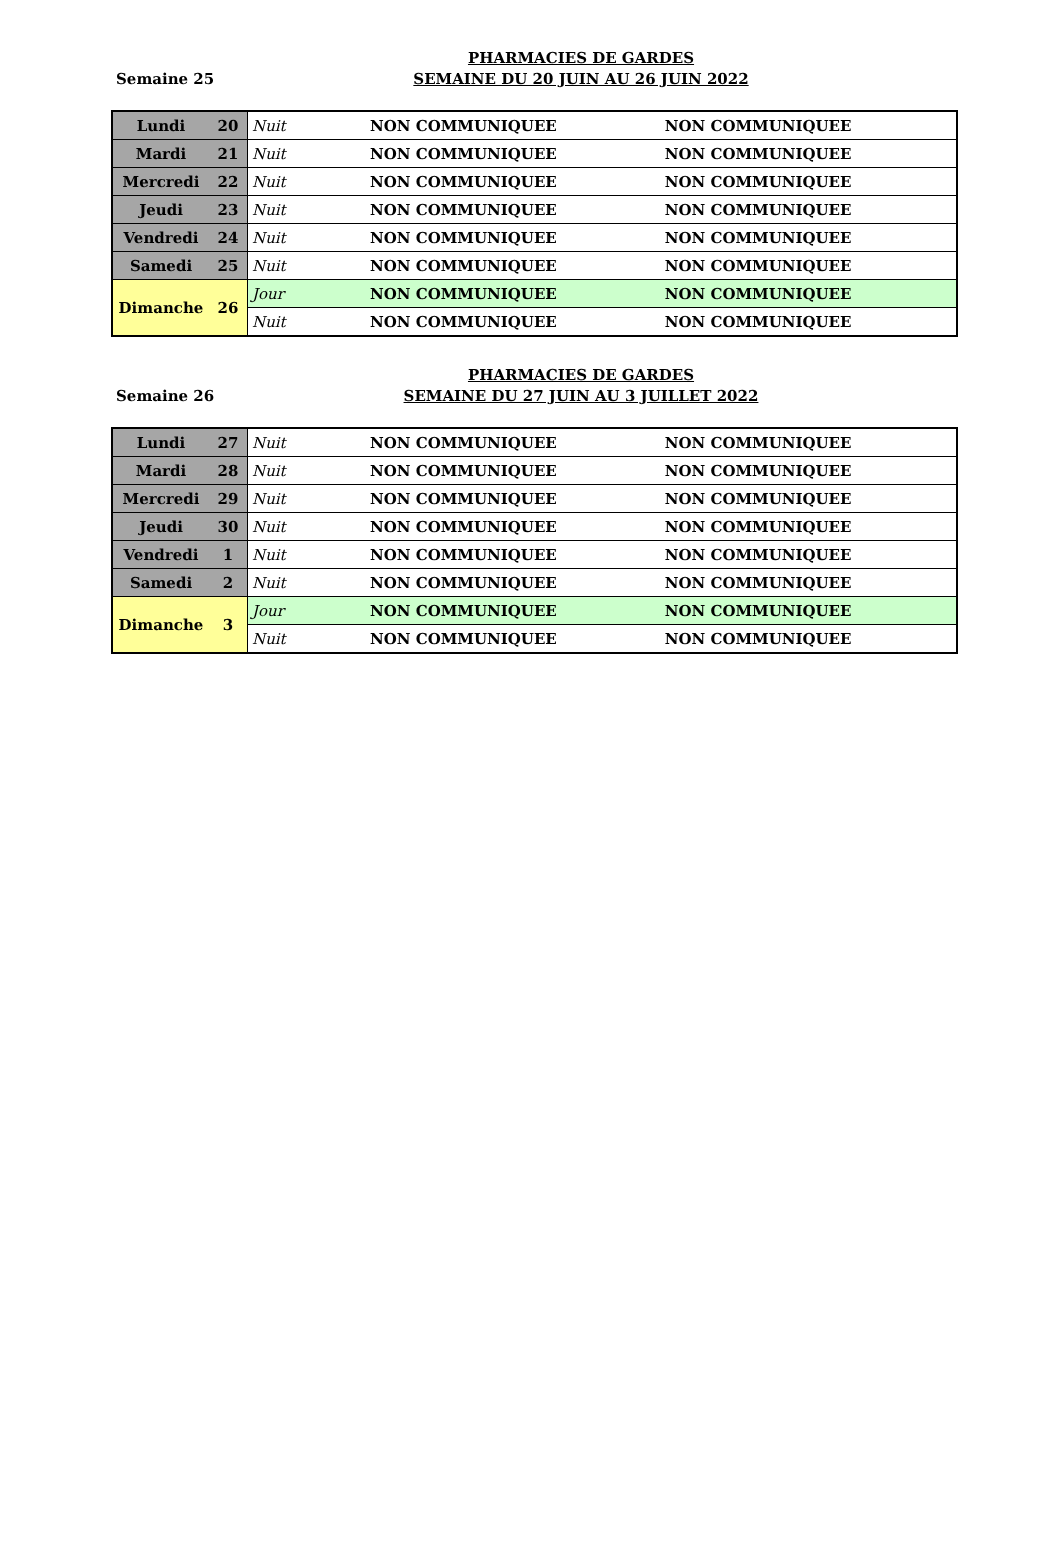Semaine 25
PHARMACIES DE GARDES
SEMAINE DU 20 JUIN AU 26 JUIN 2022
| Lundi | 20 | Nuit | NON COMMUNIQUEE | NON COMMUNIQUEE |
| Mardi | 21 | Nuit | NON COMMUNIQUEE | NON COMMUNIQUEE |
| Mercredi | 22 | Nuit | NON COMMUNIQUEE | NON COMMUNIQUEE |
| Jeudi | 23 | Nuit | NON COMMUNIQUEE | NON COMMUNIQUEE |
| Vendredi | 24 | Nuit | NON COMMUNIQUEE | NON COMMUNIQUEE |
| Samedi | 25 | Nuit | NON COMMUNIQUEE | NON COMMUNIQUEE |
| Dimanche | 26 | Jour | NON COMMUNIQUEE | NON COMMUNIQUEE |
| | | Nuit | NON COMMUNIQUEE | NON COMMUNIQUEE |
Semaine 26
PHARMACIES DE GARDES
SEMAINE DU 27 JUIN AU 3 JUILLET 2022
| Lundi | 27 | Nuit | NON COMMUNIQUEE | NON COMMUNIQUEE |
| Mardi | 28 | Nuit | NON COMMUNIQUEE | NON COMMUNIQUEE |
| Mercredi | 29 | Nuit | NON COMMUNIQUEE | NON COMMUNIQUEE |
| Jeudi | 30 | Nuit | NON COMMUNIQUEE | NON COMMUNIQUEE |
| Vendredi | 1 | Nuit | NON COMMUNIQUEE | NON COMMUNIQUEE |
| Samedi | 2 | Nuit | NON COMMUNIQUEE | NON COMMUNIQUEE |
| Dimanche | 3 | Jour | NON COMMUNIQUEE | NON COMMUNIQUEE |
| | | Nuit | NON COMMUNIQUEE | NON COMMUNIQUEE |